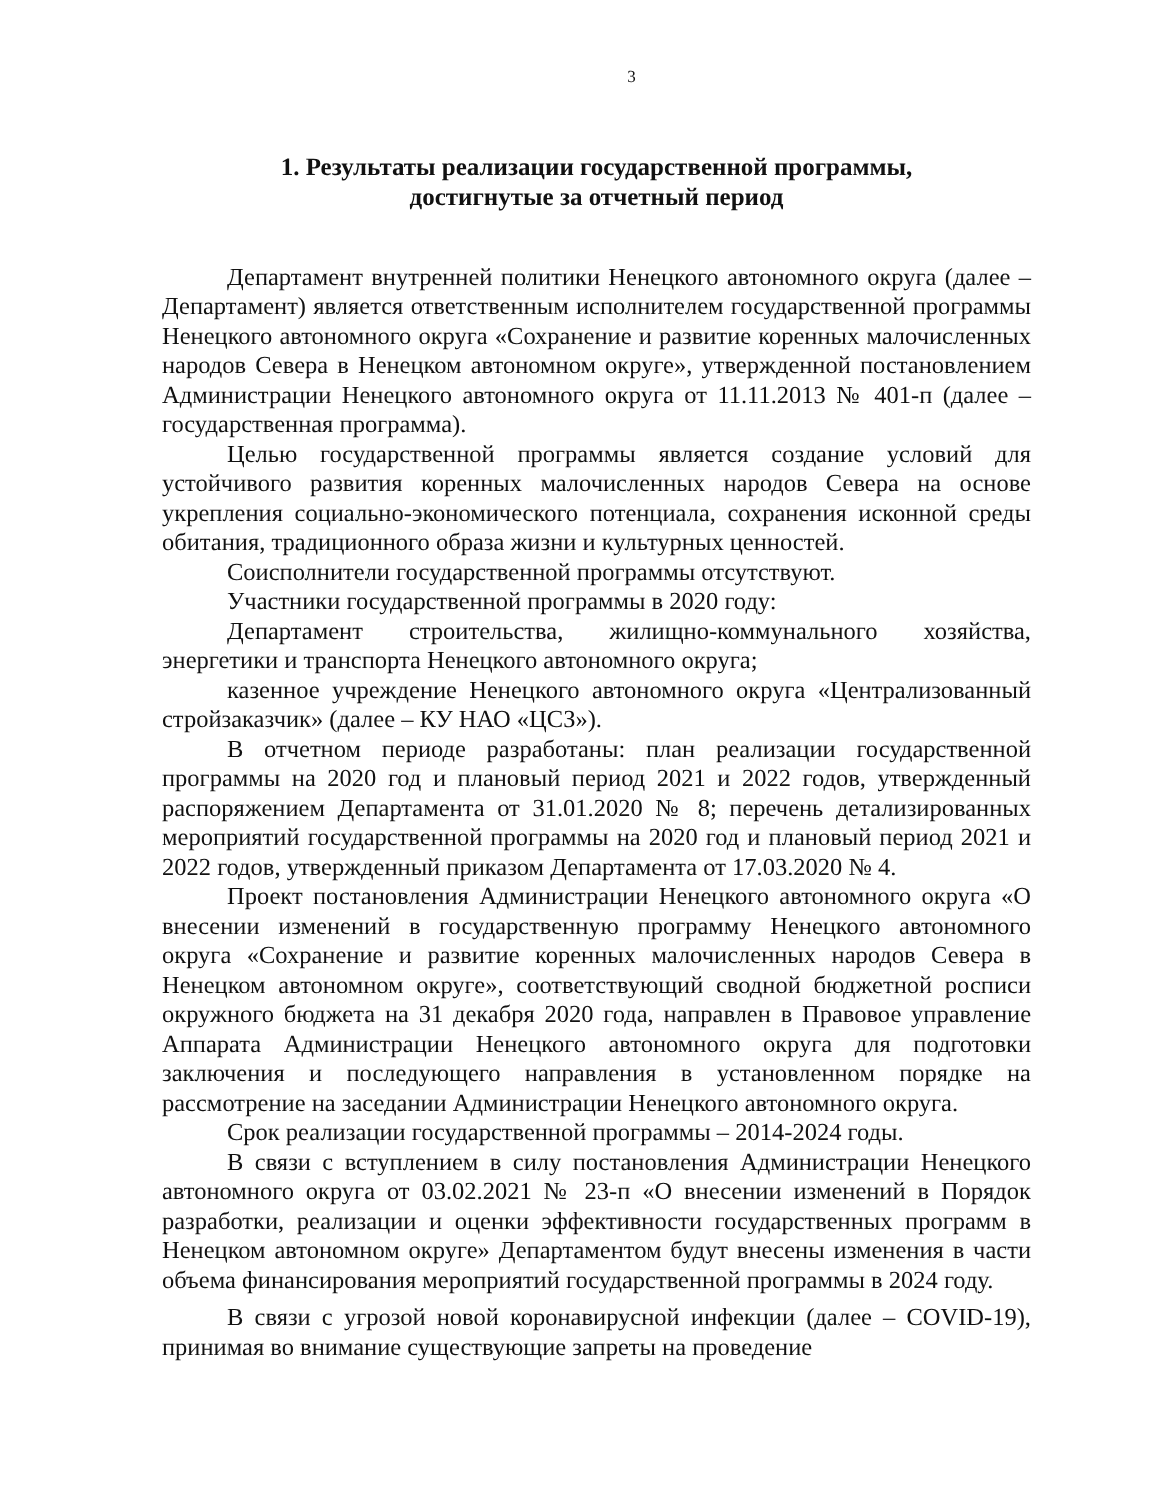3
1. Результаты реализации государственной программы,
достигнутые за отчетный период
Департамент внутренней политики Ненецкого автономного округа (далее – Департамент) является ответственным исполнителем государственной программы Ненецкого автономного округа «Сохранение и развитие коренных малочисленных народов Севера в Ненецком автономном округе», утвержденной постановлением Администрации Ненецкого автономного округа от 11.11.2013 № 401-п (далее – государственная программа).
Целью государственной программы является создание условий для устойчивого развития коренных малочисленных народов Севера на основе укрепления социально-экономического потенциала, сохранения исконной среды обитания, традиционного образа жизни и культурных ценностей.
Соисполнители государственной программы отсутствуют.
Участники государственной программы в 2020 году:
Департамент строительства, жилищно-коммунального хозяйства, энергетики и транспорта Ненецкого автономного округа;
казенное учреждение Ненецкого автономного округа «Централизованный стройзаказчик» (далее – КУ НАО «ЦСЗ»).
В отчетном периоде разработаны: план реализации государственной программы на 2020 год и плановый период 2021 и 2022 годов, утвержденный распоряжением Департамента от 31.01.2020 № 8; перечень детализированных мероприятий государственной программы на 2020 год и плановый период 2021 и 2022 годов, утвержденный приказом Департамента от 17.03.2020 № 4.
Проект постановления Администрации Ненецкого автономного округа «О внесении изменений в государственную программу Ненецкого автономного округа «Сохранение и развитие коренных малочисленных народов Севера в Ненецком автономном округе», соответствующий сводной бюджетной росписи окружного бюджета на 31 декабря 2020 года, направлен в Правовое управление Аппарата Администрации Ненецкого автономного округа для подготовки заключения и последующего направления в установленном порядке на рассмотрение на заседании Администрации Ненецкого автономного округа.
Срок реализации государственной программы – 2014-2024 годы.
В связи с вступлением в силу постановления Администрации Ненецкого автономного округа от 03.02.2021 № 23-п «О внесении изменений в Порядок разработки, реализации и оценки эффективности государственных программ в Ненецком автономном округе» Департаментом будут внесены изменения в части объема финансирования мероприятий государственной программы в 2024 году.
В связи с угрозой новой коронавирусной инфекции (далее – COVID-19), принимая во внимание существующие запреты на проведение